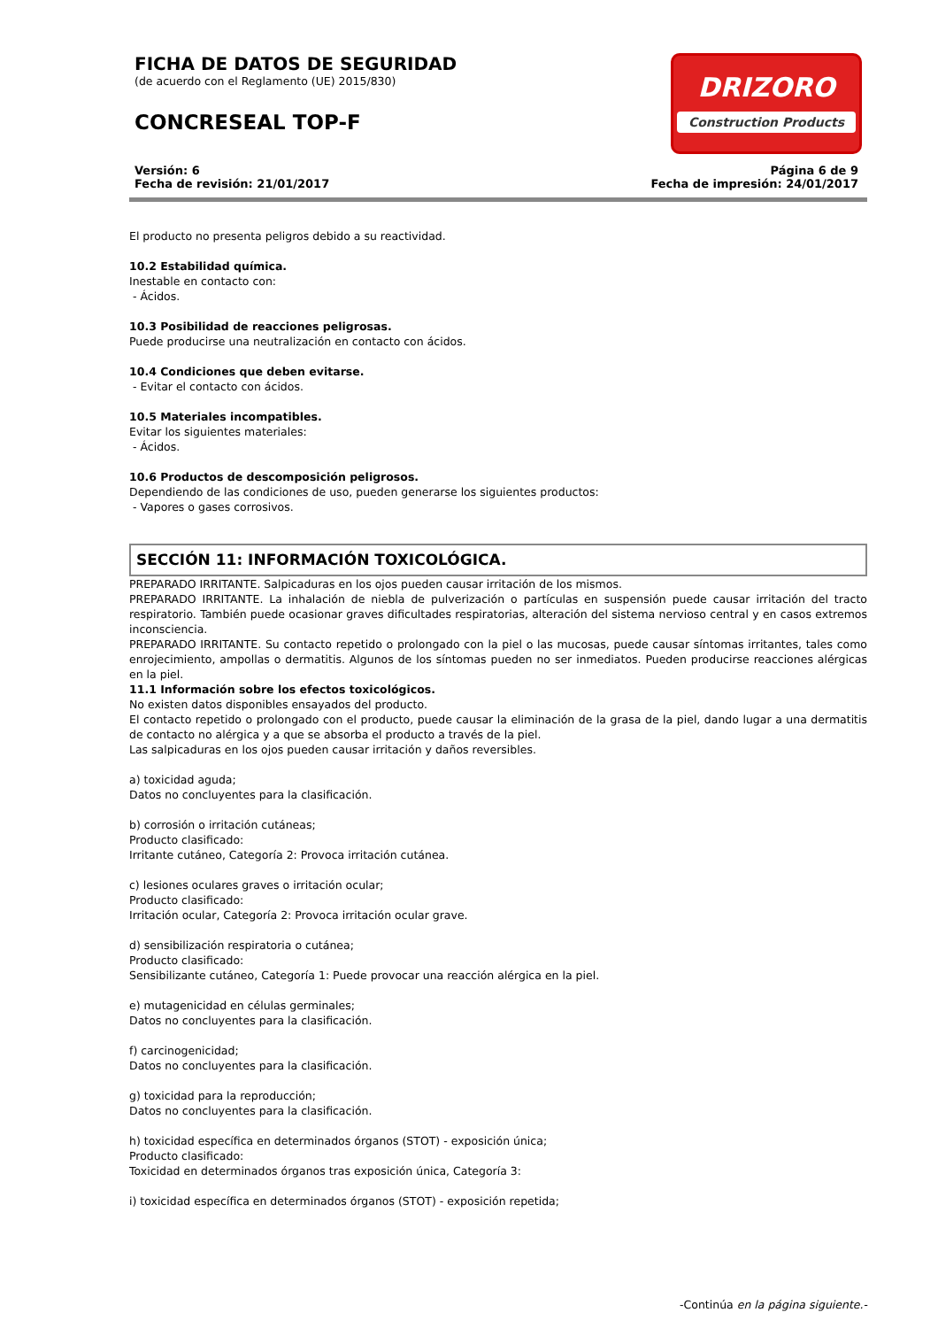FICHA DE DATOS DE SEGURIDAD
(de acuerdo con el Reglamento (UE) 2015/830)
CONCRESEAL TOP-F
DRIZORO
Construction Products
Versión: 6
Fecha de revisión: 21/01/2017
Página 6 de 9
Fecha de impresión: 24/01/2017
El producto no presenta peligros debido a su reactividad.
10.2 Estabilidad química.
Inestable en contacto con:
- Ácidos.
10.3 Posibilidad de reacciones peligrosas.
Puede producirse una neutralización en contacto con ácidos.
10.4 Condiciones que deben evitarse.
- Evitar el contacto con ácidos.
10.5 Materiales incompatibles.
Evitar los siguientes materiales:
- Ácidos.
10.6 Productos de descomposición peligrosos.
Dependiendo de las condiciones de uso, pueden generarse los siguientes productos:
- Vapores o gases corrosivos.
SECCIÓN 11: INFORMACIÓN TOXICOLÓGICA.
PREPARADO IRRITANTE. Salpicaduras en los ojos pueden causar irritación de los mismos.
PREPARADO IRRITANTE. La inhalación de niebla de pulverización o partículas en suspensión puede causar irritación del tracto respiratorio. También puede ocasionar graves dificultades respiratorias, alteración del sistema nervioso central y en casos extremos inconsciencia.
PREPARADO IRRITANTE. Su contacto repetido o prolongado con la piel o las mucosas, puede causar síntomas irritantes, tales como enrojecimiento, ampollas o dermatitis. Algunos de los síntomas pueden no ser inmediatos. Pueden producirse reacciones alérgicas en la piel.
11.1 Información sobre los efectos toxicológicos.
No existen datos disponibles ensayados del producto.
El contacto repetido o prolongado con el producto, puede causar la eliminación de la grasa de la piel, dando lugar a una dermatitis de contacto no alérgica y a que se absorba el producto a través de la piel.
Las salpicaduras en los ojos pueden causar irritación y daños reversibles.
a) toxicidad aguda;
Datos no concluyentes para la clasificación.
b) corrosión o irritación cutáneas;
Producto clasificado:
Irritante cutáneo, Categoría 2: Provoca irritación cutánea.
c) lesiones oculares graves o irritación ocular;
Producto clasificado:
Irritación ocular, Categoría 2: Provoca irritación ocular grave.
d) sensibilización respiratoria o cutánea;
Producto clasificado:
Sensibilizante cutáneo, Categoría 1: Puede provocar una reacción alérgica en la piel.
e) mutagenicidad en células germinales;
Datos no concluyentes para la clasificación.
f) carcinogenicidad;
Datos no concluyentes para la clasificación.
g) toxicidad para la reproducción;
Datos no concluyentes para la clasificación.
h) toxicidad específica en determinados órganos (STOT) - exposición única;
Producto clasificado:
Toxicidad en determinados órganos tras exposición única, Categoría 3:
i) toxicidad específica en determinados órganos (STOT) - exposición repetida;
-Continúa en la página siguiente.-